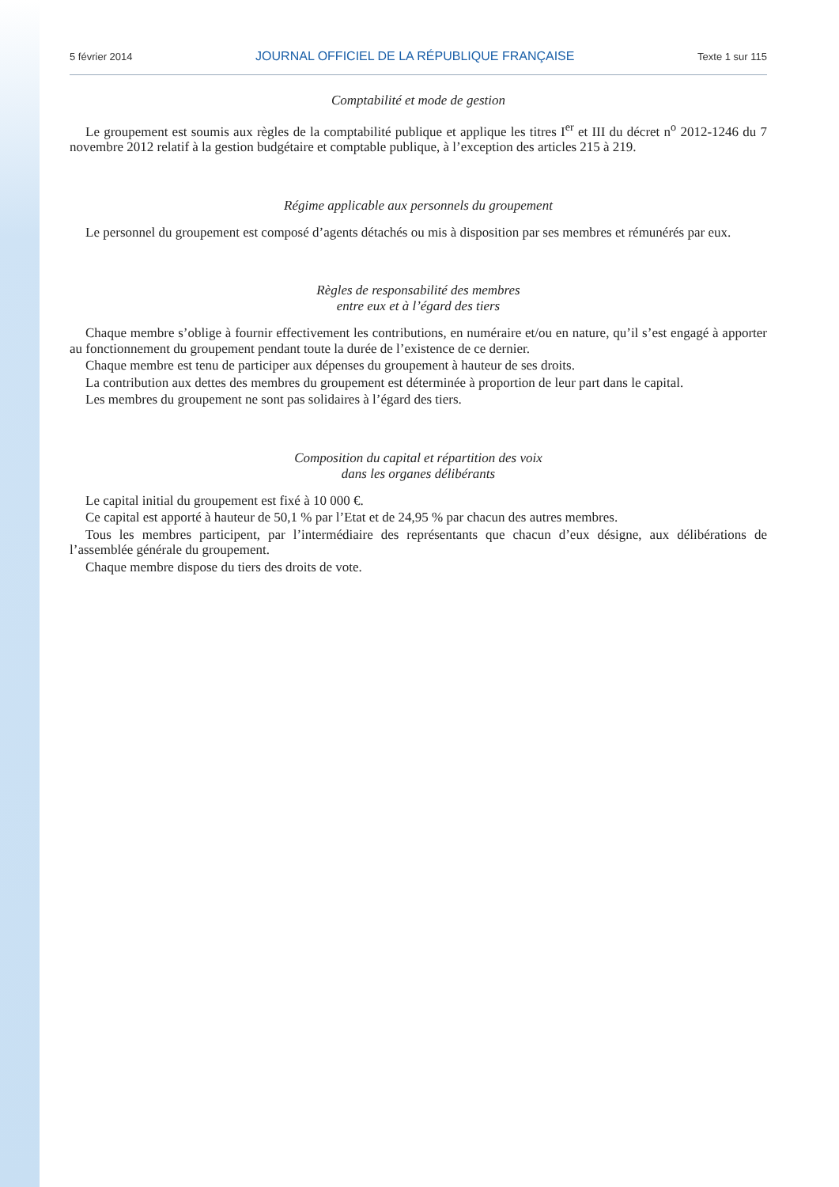5 février 2014 JOURNAL OFFICIEL DE LA RÉPUBLIQUE FRANÇAISE Texte 1 sur 115
Comptabilité et mode de gestion
Le groupement est soumis aux règles de la comptabilité publique et applique les titres I<sup>er</sup> et III du décret n<sup>o</sup> 2012-1246 du 7 novembre 2012 relatif à la gestion budgétaire et comptable publique, à l’exception des articles 215 à 219.
Régime applicable aux personnels du groupement
Le personnel du groupement est composé d’agents détachés ou mis à disposition par ses membres et rémunérés par eux.
Règles de responsabilité des membres
entre eux et à l’égard des tiers
Chaque membre s’oblige à fournir effectivement les contributions, en numéraire et/ou en nature, qu’il s’est engagé à apporter au fonctionnement du groupement pendant toute la durée de l’existence de ce dernier.
Chaque membre est tenu de participer aux dépenses du groupement à hauteur de ses droits.
La contribution aux dettes des membres du groupement est déterminée à proportion de leur part dans le capital.
Les membres du groupement ne sont pas solidaires à l’égard des tiers.
Composition du capital et répartition des voix
dans les organes délibérants
Le capital initial du groupement est fixé à 10 000 €.
Ce capital est apporté à hauteur de 50,1 % par l’Etat et de 24,95 % par chacun des autres membres.
Tous les membres participent, par l’intermédiaire des représentants que chacun d’eux désigne, aux délibérations de l’assemblée générale du groupement.
Chaque membre dispose du tiers des droits de vote.